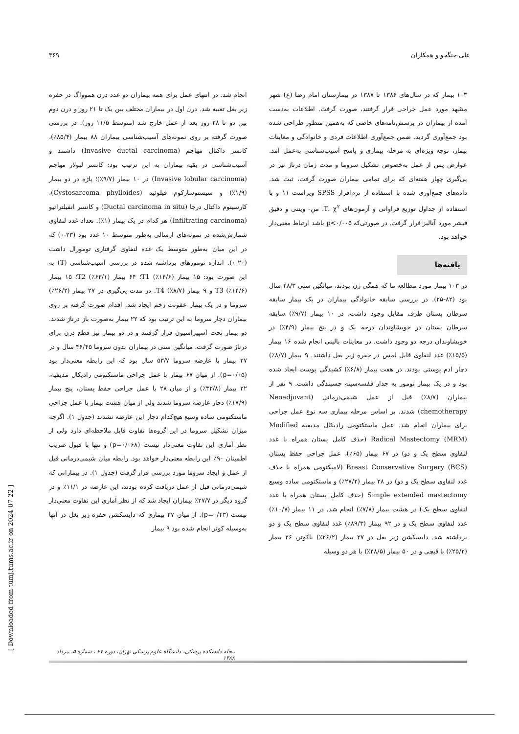علی جنگجو و همکاران ۳۶۹
۱۰۳ بیمار که در سال‌های ۱۳۸۶ تا ۱۳۸۷ در بیمارستان امام رضا (ع) شهر مشهد مورد عمل جراحی قرار گرفتند، صورت گرفت. اطلاعات به‌دست آمده از بیماران در پرسش‌نامه‌های خاصی که به‌همین منظور طراحی شده بود جمع‌آوری گردید. ضمن جمع‌آوری اطلاعات فردی و خانوادگی و معاینات بیمار، توجه ویژه‌ای به مرحله بیماری و پاسخ آسیب‌شناسی به‌عمل آمد. عوارض پس از عمل به‌خصوص تشکیل سروما و مدت زمان درناژ نیز در پی‌گیری چهار هفته‌ای که برای تمامی بیماران صورت گرفت، ثبت شد. داده‌های جمع‌آوری شده با استفاده از نرم‌افزار SPSS ویراست ۱۱ و با استفاده از جداول توزیع فراوانی و آزمون‌های T، χ<sup>۲</sup>، من- ویتنی و دقیق فیشر مورد آنالیز قرار گرفت. در صورتی‌که p<۰/۰۰۵ باشد ارتباط معنی‌دار خواهد بود.
یافته‌ها
در ۱۰۳ بیمار مورد مطالعه ما که همگی زن بودند، میانگین سنی ۴۸/۳ سال بود (۸۲-۲۵). در بررسی سابقه خانوادگی بیماران در یک بیمار سابقه سرطان پستان طرف مقابل وجود داشت، در ۱۰ بیمار (۹/۷٪) سابقه سرطان پستان در خویشاوندان درجه یک و در پنج بیمار (۴/۹٪) در خویشاوندان درجه دو وجود داشت. در معاینات بالینی انجام شده ۱۶ بیمار (۱۵/۵٪) غدد لنفاوی قابل لمس در حفره زیر بغل داشتند. ۹ بیمار (۸/۷٪) دچار ادم پوستی بودند. در هفت بیمار (۶/۸٪) کشیدگی پوست ایجاد شده بود و در یک بیمار تومور به جدار قفسه‌سینه چسبندگی داشت. ۹ نفر از بیماران (۸/۷٪) قبل از عمل شیمی‌درمانی (Neoadjuvant chemotherapy) شدند. بر اساس مرحله بیماری سه نوع عمل جراحی برای بیماران انجام شد. عمل ماستکتومی رادیکال مدیفیه Modified Radical Mastectomy (MRM) (حذف کامل پستان همراه با غدد لنفاوی سطح یک و دو) در ۶۷ بیمار (۶۵٪)، عمل جراحی حفظ پستان Breast Conservative Surgery (BCS) (لامپکتومی همراه با حذف غدد لنفاوی سطح یک و دو) در ۲۸ بیمار (۲۷/۲٪) و ماستکتومی ساده وسیع Simple extended mastectomy (حذف کامل پستان همراه با غدد لنفاوی سطح یک) در هشت بیمار (۷/۸٪) انجام شد. در ۱۱ بیمار (۱۰/۷٪) غدد لنفاوی سطح یک و در ۹۲ بیمار (۸۹/۳٪) غدد لنفاوی سطح یک و دو برداشته شد. دایسکشن زیر بغل در ۲۷ بیمار (۲۶/۲٪) باکوتر، ۲۶ بیمار (۲۵/۲٪) با قیچی و در ۵۰ بیمار (۴۸/۵٪) با هر دو وسیله
انجام شد. در انتهای عمل برای همه بیماران دو عدد درن هموواگ در حفره زیر بغل تعبیه شد. درن اول در بیماران مختلف بین یک تا ۲۱ روز و درن دوم بین دو تا ۲۸ روز بعد از عمل خارج شد (متوسط ۱۱/۵ روز). در بررسی صورت گرفته بر روی نمونه‌های آسیب‌شناسی بیماران ۸۸ بیمار (۸۵/۴٪)، کانسر داکتال مهاجم (Invasive ductal carcinoma) داشتند و آسیب‌شناسی در بقیه بیماران به این ترتیب بود: کانسر لبولار مهاجم (Invasive lobular carcinoma) در ۱۰ بیمار (۹/۷٪)؛ پاژه در دو بیمار (۱/۹٪) و سیستوسارکوم فیلوئید (Cystosarcoma phylloides)، کارسینوم داکتال درجا (Ductal carcinoma in situ) و کانسر انفیلتراتیو (Infiltrating carcinoma) هر کدام در یک بیمار (۱٪). تعداد غدد لنفاوی شمارش‌شده در نمونه‌های ارسالی به‌طور متوسط ۱۰ عدد بود (۲۳-۰) که در این میان به‌طور متوسط یک غده لنفاوی گرفتاری تومورال داشت (۲۰-۰). اندازه تومورهای برداشته شده در بررسی آسیب‌شناسی (T) به این صورت بود: ۱۵ بیمار (۱۴/۶٪) T1؛ ۶۴ بیمار (۶۲/۱٪) T2؛ ۱۵ بیمار (۱۴/۶٪) T3 و ۹ بیمار (۸/۷٪) T4. در مدت پی‌گیری در ۲۷ بیمار (۲۶/۲٪) سروما و در یک بیمار عفونت زخم ایجاد شد. اقدام صورت گرفته بر روی بیماران دچار سروما به این ترتیب بود که ۲۲ بیمار به‌صورت باز درناژ شدند. دو بیمار تحت آسپیراسیون قرار گرفتند و در دو بیمار نیز قطع درن برای درناژ صورت گرفت. میانگین سنی در بیماران بدون سروما ۴۶/۴۵ سال و در ۲۷ بیمار با عارضه سروما ۵۳/۷ سال بود که این رابطه معنی‌دار بود (p=۰/۰۵). از میان ۶۷ بیمار با عمل جراحی ماستکتومی رادیکال مدیفیه، ۲۲ بیمار (۳۲/۸٪) و از میان ۲۸ با عمل جراحی حفظ پستان، پنج بیمار (۱۷/۹٪) دچار عارضه سروما شدند ولی از میان هشت بیمار با عمل جراحی ماستکتومی ساده وسیع هیچ‌کدام دچار این عارضه نشدند (جدول ۱). اگرچه میزان تشکیل سروما در این گروه‌ها تفاوت قابل ملاحظه‌ای دارد ولی از نظر آماری این تفاوت معنی‌دار نیست (p=۰/۰۶۸) و تنها با قبول ضریب اطمینان ۹۰٪ این رابطه معنی‌دار خواهد بود. رابطه میان شیمی‌درمانی قبل از عمل و ایجاد سروما مورد بررسی قرار گرفت (جدول ۱). در بیمارانی که شیمی‌درمانی قبل از عمل دریافت کرده بودند، این عارضه در ۱۱/۱٪ و در گروه دیگر در ۲۷/۷٪ بیماران ایجاد شد که از نظر آماری این تفاوت معنی‌دار نیست (p=۰/۴۳). از میان ۲۷ بیماری که دایسکشن حفره زیر بغل در آنها به‌وسیله کوتر انجام شده بود ۹ بیمار
مجله دانشکده پزشکی، دانشگاه علوم پزشکی تهران، دوره ۶۷ ، شماره ۵، مرداد ۱۳۸۸
[ Downloaded from tumj.tums.ac.ir on 2024-07-22 ]